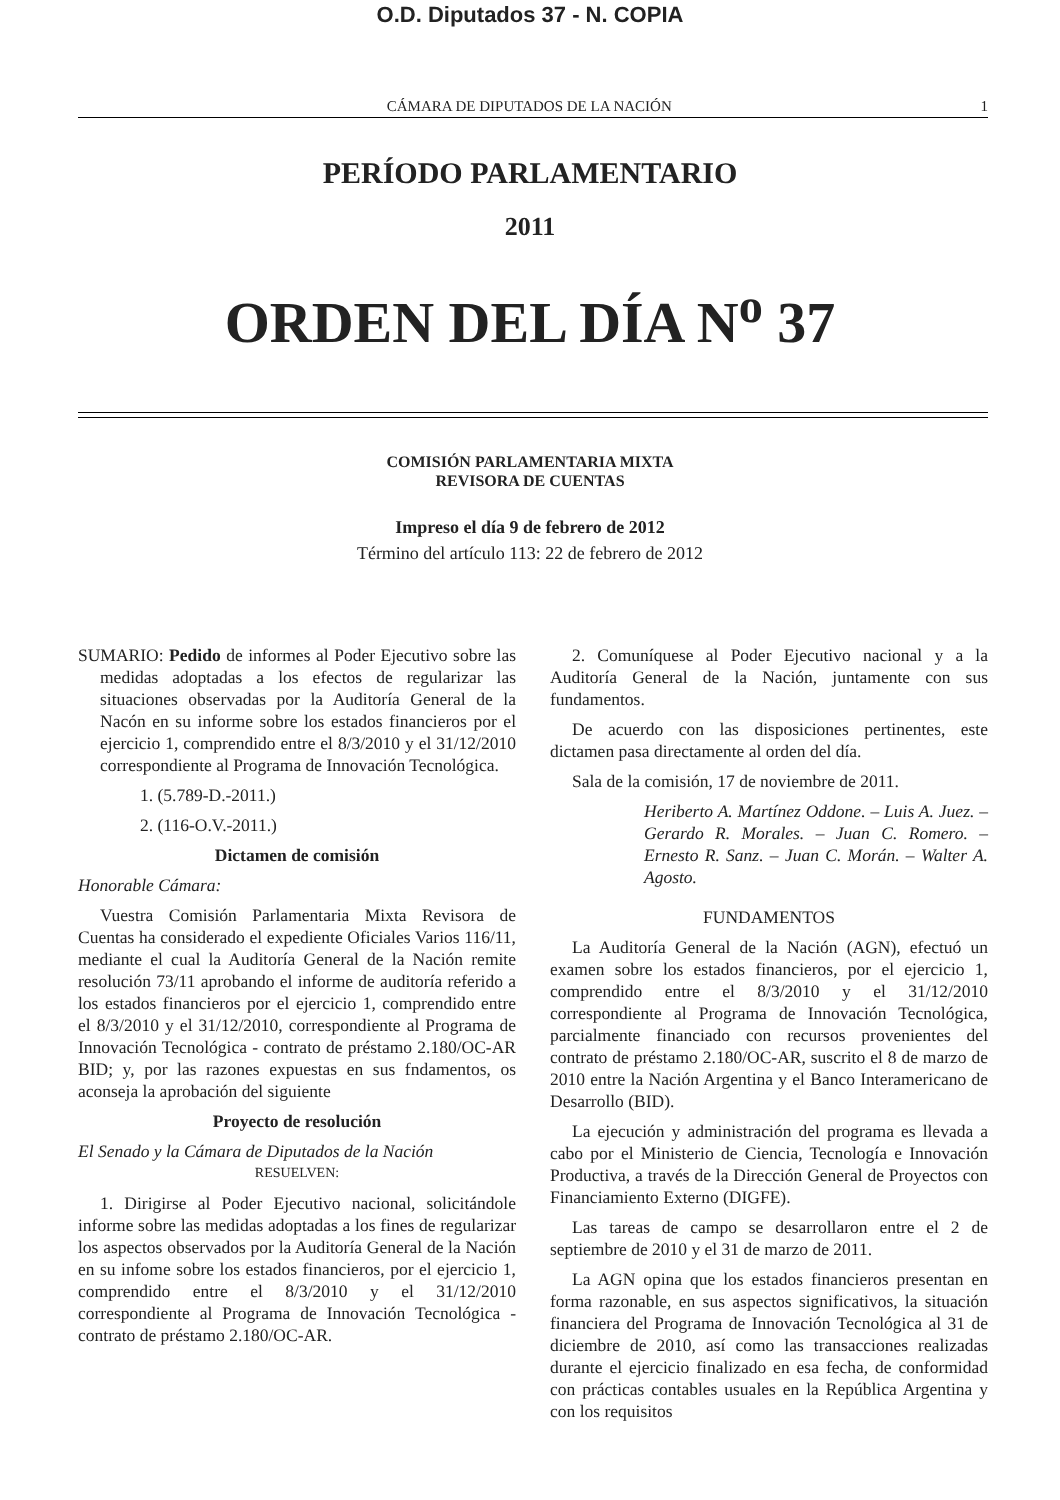O.D. Diputados 37 - N. COPIA
CÁMARA DE DIPUTADOS DE LA NACIÓN 1
PERÍODO PARLAMENTARIO
2011
ORDEN DEL DÍA N<sup>o</sup> 37
COMISIÓN PARLAMENTARIA MIXTA
REVISORA DE CUENTAS
Impreso el día 9 de febrero de 2012
Término del artículo 113: 22 de febrero de 2012
SUMARIO: Pedido de informes al Poder Ejecutivo sobre las medidas adoptadas a los efectos de regularizar las situaciones observadas por la Auditoría General de la Nacón en su informe sobre los estados financieros por el ejercicio 1, comprendido entre el 8/3/2010 y el 31/12/2010 correspondiente al Programa de Innovación Tecnológica.
1. (5.789-D.-2011.)
2. (116-O.V.-2011.)
Dictamen de comisión
Honorable Cámara:
Vuestra Comisión Parlamentaria Mixta Revisora de Cuentas ha considerado el expediente Oficiales Varios 116/11, mediante el cual la Auditoría General de la Nación remite resolución 73/11 aprobando el informe de auditoría referido a los estados financieros por el ejercicio 1, comprendido entre el 8/3/2010 y el 31/12/2010, correspondiente al Programa de Innovación Tecnológica - contrato de préstamo 2.180/OC-AR BID; y, por las razones expuestas en sus fndamentos, os aconseja la aprobación del siguiente
Proyecto de resolución
El Senado y la Cámara de Diputados de la Nación
RESUELVEN:
1. Dirigirse al Poder Ejecutivo nacional, solicitándole informe sobre las medidas adoptadas a los fines de regularizar los aspectos observados por la Auditoría General de la Nación en su infome sobre los estados financieros, por el ejercicio 1, comprendido entre el 8/3/2010 y el 31/12/2010 correspondiente al Programa de Innovación Tecnológica - contrato de préstamo 2.180/OC-AR.
2. Comuníquese al Poder Ejecutivo nacional y a la Auditoría General de la Nación, juntamente con sus fundamentos.
De acuerdo con las disposiciones pertinentes, este dictamen pasa directamente al orden del día.
Sala de la comisión, 17 de noviembre de 2011.
Heriberto A. Martínez Oddone. – Luis A. Juez. – Gerardo R. Morales. – Juan C. Romero. – Ernesto R. Sanz. – Juan C. Morán. – Walter A. Agosto.
FUNDAMENTOS
La Auditoría General de la Nación (AGN), efectuó un examen sobre los estados financieros, por el ejercicio 1, comprendido entre el 8/3/2010 y el 31/12/2010 correspondiente al Programa de Innovación Tecnológica, parcialmente financiado con recursos provenientes del contrato de préstamo 2.180/OC-AR, suscrito el 8 de marzo de 2010 entre la Nación Argentina y el Banco Interamericano de Desarrollo (BID).
La ejecución y administración del programa es llevada a cabo por el Ministerio de Ciencia, Tecnología e Innovación Productiva, a través de la Dirección General de Proyectos con Financiamiento Externo (DIGFE).
Las tareas de campo se desarrollaron entre el 2 de septiembre de 2010 y el 31 de marzo de 2011.
La AGN opina que los estados financieros presentan en forma razonable, en sus aspectos significativos, la situación financiera del Programa de Innovación Tecnológica al 31 de diciembre de 2010, así como las transacciones realizadas durante el ejercicio finalizado en esa fecha, de conformidad con prácticas contables usuales en la República Argentina y con los requisitos